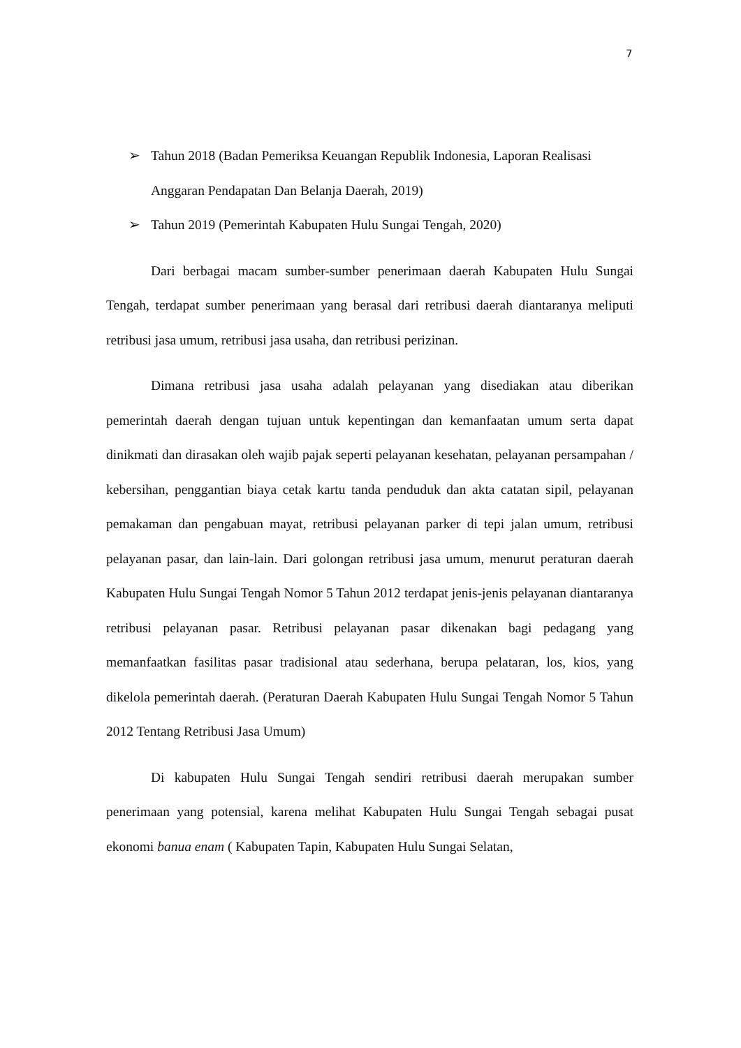7
➢ Tahun 2018 (Badan Pemeriksa Keuangan Republik Indonesia, Laporan Realisasi Anggaran Pendapatan Dan Belanja Daerah, 2019)
➢ Tahun 2019 (Pemerintah Kabupaten Hulu Sungai Tengah, 2020)
Dari berbagai macam sumber-sumber penerimaan daerah Kabupaten Hulu Sungai Tengah, terdapat sumber penerimaan yang berasal dari retribusi daerah diantaranya meliputi retribusi jasa umum, retribusi jasa usaha, dan retribusi perizinan.
Dimana retribusi jasa usaha adalah pelayanan yang disediakan atau diberikan pemerintah daerah dengan tujuan untuk kepentingan dan kemanfaatan umum serta dapat dinikmati dan dirasakan oleh wajib pajak seperti pelayanan kesehatan, pelayanan persampahan / kebersihan, penggantian biaya cetak kartu tanda penduduk dan akta catatan sipil, pelayanan pemakaman dan pengabuan mayat, retribusi pelayanan parker di tepi jalan umum, retribusi pelayanan pasar, dan lain-lain. Dari golongan retribusi jasa umum, menurut peraturan daerah Kabupaten Hulu Sungai Tengah Nomor 5 Tahun 2012 terdapat jenis-jenis pelayanan diantaranya retribusi pelayanan pasar. Retribusi pelayanan pasar dikenakan bagi pedagang yang memanfaatkan fasilitas pasar tradisional atau sederhana, berupa pelataran, los, kios, yang dikelola pemerintah daerah. (Peraturan Daerah Kabupaten Hulu Sungai Tengah Nomor 5 Tahun 2012 Tentang Retribusi Jasa Umum)
Di kabupaten Hulu Sungai Tengah sendiri retribusi daerah merupakan sumber penerimaan yang potensial, karena melihat Kabupaten Hulu Sungai Tengah sebagai pusat ekonomi banua enam ( Kabupaten Tapin, Kabupaten Hulu Sungai Selatan,